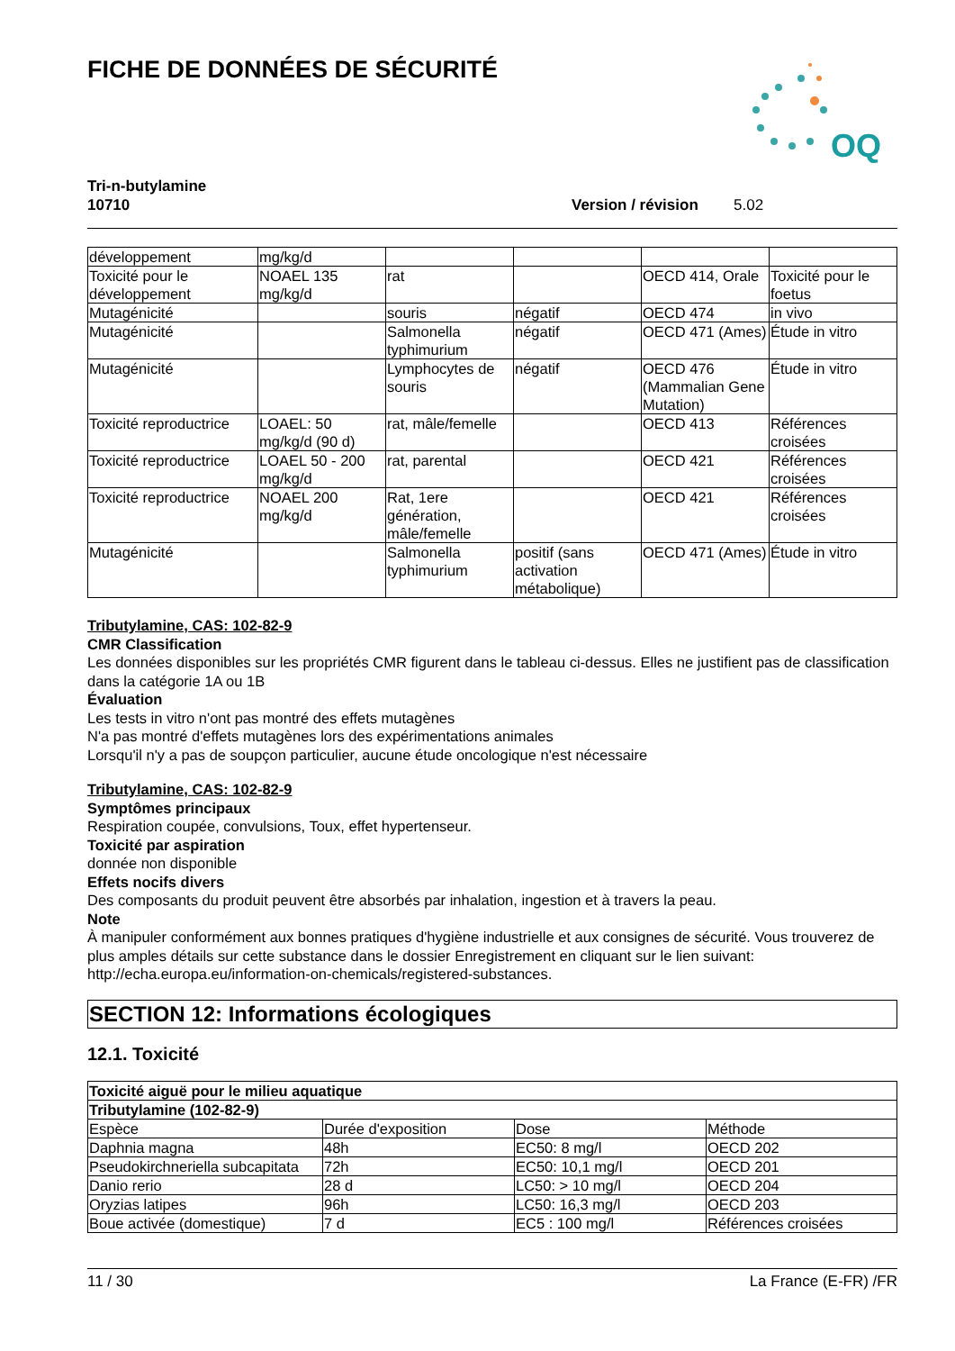FICHE DE DONNÉES DE SÉCURITÉ
OQ
Tri-n-butylamine
10710 Version / révision 5.02
| développement | mg/kg/d | | | | |
| Toxicité pour le développement | NOAEL 135 mg/kg/d | rat | | OECD 414, Orale | Toxicité pour le foetus |
| Mutagénicité | | souris | négatif | OECD 474 | in vivo |
| Mutagénicité | | Salmonella typhimurium | négatif | OECD 471 (Ames) | Étude in vitro |
| Mutagénicité | | Lymphocytes de souris | négatif | OECD 476 (Mammalian Gene Mutation) | Étude in vitro |
| Toxicité reproductrice | LOAEL: 50 mg/kg/d (90 d) | rat, mâle/femelle | | OECD 413 | Références croisées |
| Toxicité reproductrice | LOAEL 50 - 200 mg/kg/d | rat, parental | | OECD 421 | Références croisées |
| Toxicité reproductrice | NOAEL 200 mg/kg/d | Rat, 1ere génération, mâle/femelle | | OECD 421 | Références croisées |
| Mutagénicité | | Salmonella typhimurium | positif (sans activation métabolique) | OECD 471 (Ames) | Étude in vitro |
Tributylamine, CAS: 102-82-9
CMR Classification
Les données disponibles sur les propriétés CMR figurent dans le tableau ci-dessus. Elles ne justifient pas de classification dans la catégorie 1A ou 1B
Évaluation
Les tests in vitro n'ont pas montré des effets mutagènes
N'a pas montré d'effets mutagènes lors des expérimentations animales
Lorsqu'il n'y a pas de soupçon particulier, aucune étude oncologique n'est nécessaire
Tributylamine, CAS: 102-82-9
Symptômes principaux
Respiration coupée, convulsions, Toux, effet hypertenseur.
Toxicité par aspiration
donnée non disponible
Effets nocifs divers
Des composants du produit peuvent être absorbés par inhalation, ingestion et à travers la peau.
Note
À manipuler conformément aux bonnes pratiques d'hygiène industrielle et aux consignes de sécurité. Vous trouverez de plus amples détails sur cette substance dans le dossier Enregistrement en cliquant sur le lien suivant: http://echa.europa.eu/information-on-chemicals/registered-substances.
SECTION 12: Informations écologiques
12.1. Toxicité
| Toxicité aiguë pour le milieu aquatique | | | |
| --- | --- | --- | --- |
| Tributylamine (102-82-9) | | | |
| Espèce | Durée d'exposition | Dose | Méthode |
| Daphnia magna | 48h | EC50: 8 mg/l | OECD 202 |
| Pseudokirchneriella subcapitata | 72h | EC50: 10,1 mg/l | OECD 201 |
| Danio rerio | 28 d | LC50: > 10 mg/l | OECD 204 |
| Oryzias latipes | 96h | LC50: 16,3 mg/l | OECD 203 |
| Boue activée (domestique) | 7 d | EC5 : 100 mg/l | Références croisées |
11 / 30 La France (E-FR) /FR